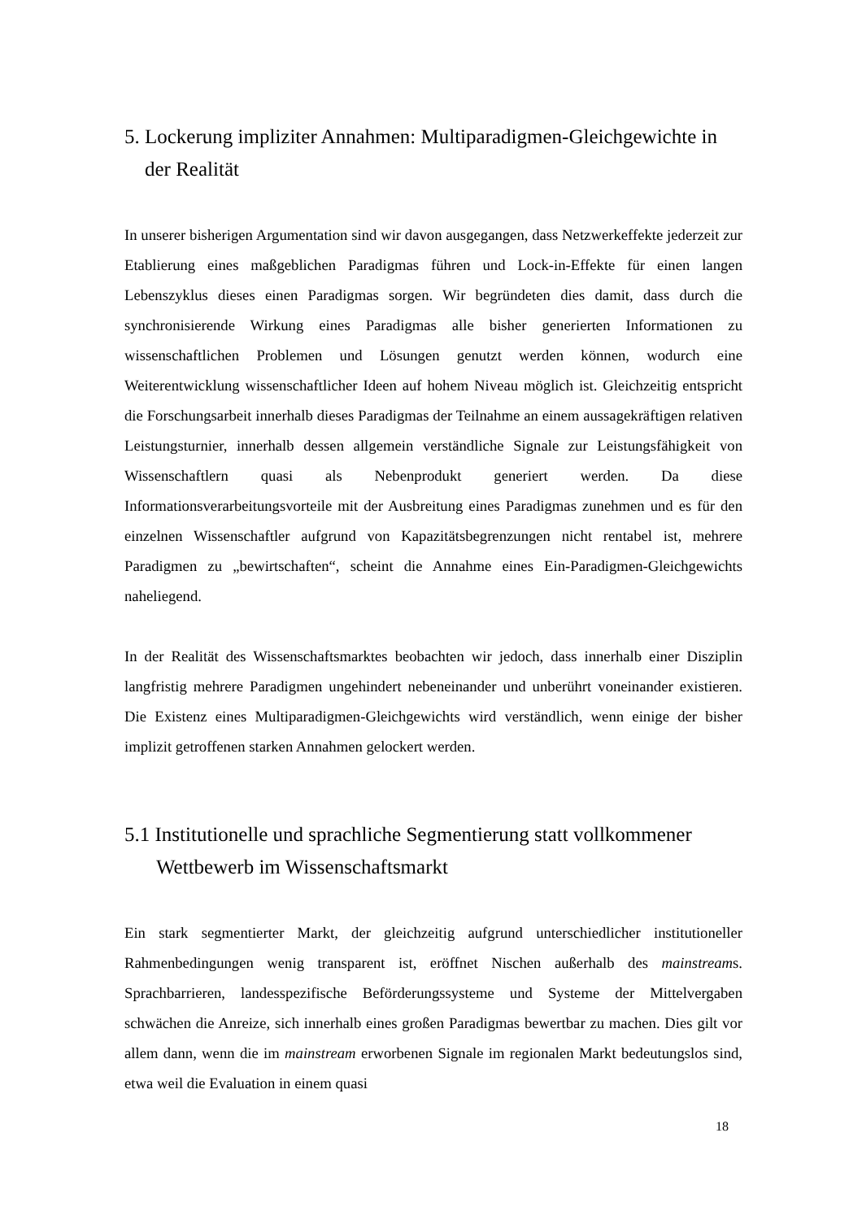5. Lockerung impliziter Annahmen: Multiparadigmen-Gleichgewichte in der Realität
In unserer bisherigen Argumentation sind wir davon ausgegangen, dass Netzwerkeffekte jederzeit zur Etablierung eines maßgeblichen Paradigmas führen und Lock-in-Effekte für einen langen Lebenszyklus dieses einen Paradigmas sorgen. Wir begründeten dies damit, dass durch die synchronisierende Wirkung eines Paradigmas alle bisher generierten Informationen zu wissenschaftlichen Problemen und Lösungen genutzt werden können, wodurch eine Weiterentwicklung wissenschaftlicher Ideen auf hohem Niveau möglich ist. Gleichzeitig entspricht die Forschungsarbeit innerhalb dieses Paradigmas der Teilnahme an einem aussagekräftigen relativen Leistungsturnier, innerhalb dessen allgemein verständliche Signale zur Leistungsfähigkeit von Wissenschaftlern quasi als Nebenprodukt generiert werden. Da diese Informationsverarbeitungsvorteile mit der Ausbreitung eines Paradigmas zunehmen und es für den einzelnen Wissenschaftler aufgrund von Kapazitätsbegrenzungen nicht rentabel ist, mehrere Paradigmen zu „bewirtschaften“, scheint die Annahme eines Ein-Paradigmen-Gleichgewichts naheliegend.
In der Realität des Wissenschaftsmarktes beobachten wir jedoch, dass innerhalb einer Disziplin langfristig mehrere Paradigmen ungehindert nebeneinander und unberührt voneinander existieren. Die Existenz eines Multiparadigmen-Gleichgewichts wird verständlich, wenn einige der bisher implizit getroffenen starken Annahmen gelockert werden.
5.1 Institutionelle und sprachliche Segmentierung statt vollkommener Wettbewerb im Wissenschaftsmarkt
Ein stark segmentierter Markt, der gleichzeitig aufgrund unterschiedlicher institutioneller Rahmenbedingungen wenig transparent ist, eröffnet Nischen außerhalb des mainstreams. Sprachbarrieren, landesspezifische Beförderungssysteme und Systeme der Mittelvergaben schwächen die Anreize, sich innerhalb eines großen Paradigmas bewertbar zu machen. Dies gilt vor allem dann, wenn die im mainstream erworbenen Signale im regionalen Markt bedeutungslos sind, etwa weil die Evaluation in einem quasi
18